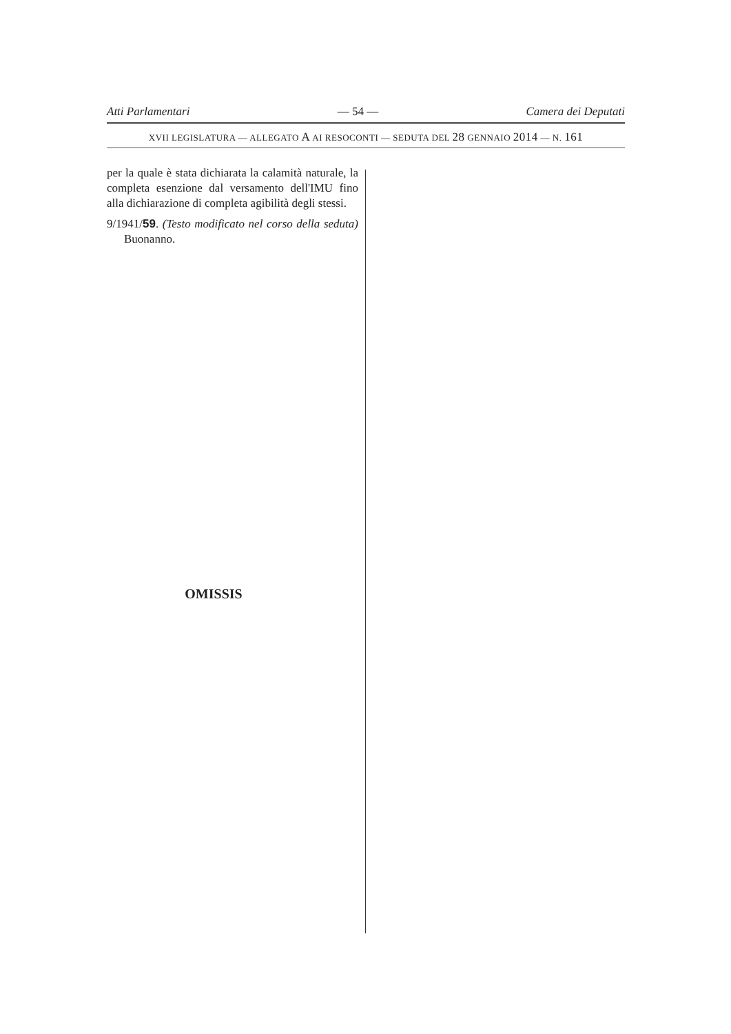Atti Parlamentari — 54 — Camera dei Deputati
XVII LEGISLATURA — ALLEGATO A AI RESOCONTI — SEDUTA DEL 28 GENNAIO 2014 — N. 161
per la quale è stata dichiarata la calamità naturale, la completa esenzione dal versamento dell'IMU fino alla dichiarazione di completa agibilità degli stessi.
9/1941/59. (Testo modificato nel corso della seduta) Buonanno.
OMISSIS